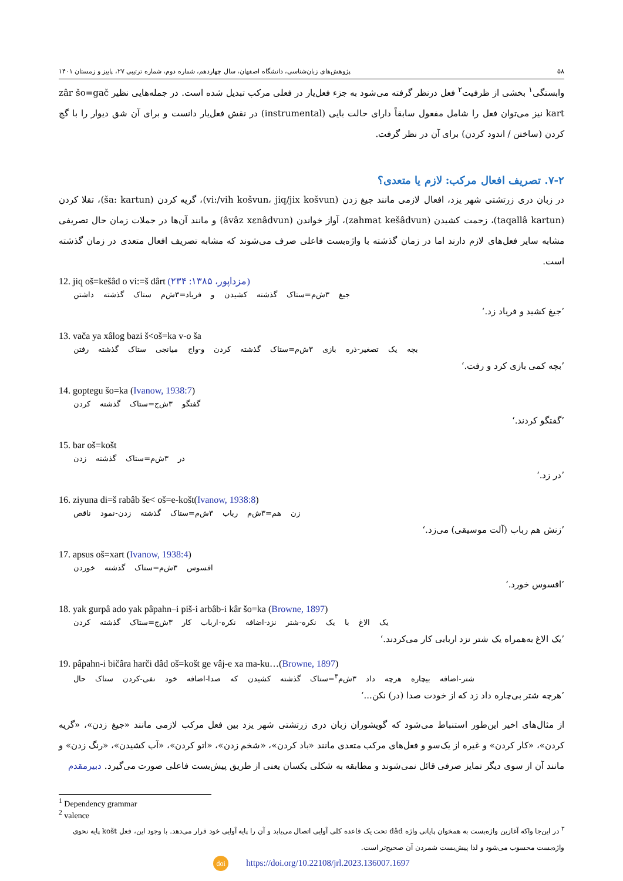۵۸ پژوهش‌های زبان‌شناسی، دانشگاه اصفهان، سال چهاردهم، شماره دوم، شماره ترتیبی ۲۷، پاییز و زمستان ۱۴۰۱
وابستگی<sup>۱</sup> بخشی از ظرفیت<sup>۲</sup> فعل درنظر گرفته می‌شود به جزء فعل‌یار در فعلی مرکب تبدیل شده است. در جمله‌هایی نظیر zâr šo=gač kart نیز می‌توان فعل را شامل مفعول سابقاً دارای حالت بایی (instrumental) در نقش فعل‌یار دانست و برای آن شق دیوار را با گچ کردن (ساختن / اندود کردن) برای آن در نظر گرفت.
۷-۲. تصریف افعال مرکب: لازم یا متعدی؟
در زبان دری زرتشتی شهر یزد، افعال لازمی مانند جیغ زدن (vi:/vih košvun، jiq/jix košvun)، گریه کردن (ša: kartun)، تقلا کردن (taqallâ kartun)، زحمت کشیدن (zahmat kešâdvun)، آواز خواندن (âvâz xɛnâdvun) و مانند آن‌ها در جملات زمان حال تصریفی مشابه سایر فعل‌های لازم دارند اما در زمان گذشته با واژه‌بست فاعلی صرف می‌شوند که مشابه تصریف افعال متعدی در زمان گذشته است.
12. jiq oš=kešâd o vi:=š dârt (مزداپور، ۱۳۸۵: ۲۳۴)
جیغ ۳ش‌م=ستاک گذشته کشیدن و فریاد=۳ش‌م ستاک گذشته داشتن
’جیغ کشید و فریاد زد.‘
13. vača ya xâlog bazi š<oš=ka v-o ša
بچه یک تصغیر-ذره بازی ۳ش‌م=ستاک گذشته کردن و-واج میانجی ستاک گذشته رفتن
’بچه کمی بازی کرد و رفت.‘
14. goptegu šo=ka (Ivanow, 1938:7)
گفتگو ۳ش‌ج=ستاک گذشته کردن
’گفتگو کردند.‘
15. bar oš=košt
در ۳ش‌م=ستاک گذشته زدن
’در زد.‘
16. ziyuna di=š rabâb še< oš=e-košt(Ivanow, 1938:8)
زن هم=۳ش‌م رباب ۳ش‌م=ستاک گذشته زدن-نمود ناقص
’زنش هم رباب (آلت موسیقی) می‌زد.‘
17. apsus oš=xart (Ivanow, 1938:4)
افسوس ۳ش‌م=ستاک گذشته خوردن
’افسوس خورد.‘
18. yak gurpâ ado yak pâpahn–i piš-i arbâb-i kâr šo=ka (Browne, 1897)
یک الاغ با یک نکره-شتر نزد-اضافه نکره-ارباب کار ۳ش‌ج=ستاک گذشته کردن
’یک الاغ به‌همراه یک شتر نزد اربابی کار می‌کردند.‘
19. pâpahn-i bičâra harči dâd oš=košt ge vâj-e xa ma-ku…(Browne, 1897)
شتر-اضافه بیچاره هرچه داد ۳ش‌م<sup>۳</sup>=ستاک گذشته کشیدن که صدا-اضافه خود نفی-کردن ستاک حال
’هرچه شتر بی‌چاره داد زد که از خودت صدا (در) نکن...‘
از مثال‌های اخیر این‌طور استنباط می‌شود که گویشوران زبان دری زرتشتی شهر یزد بین فعل مرکب لازمی مانند «جیغ زدن»، «گریه کردن»، «کار کردن» و غیره از یک‌سو و فعل‌های مرکب متعدی مانند «باد کردن»، «شخم زدن»، «اتو کردن»، «آب کشیدن»، «رنگ زدن» و مانند آن از سوی دیگر تمایز صرفی قائل نمی‌شوند و مطابقه به شکلی یکسان یعنی از طریق پیش‌بست فاعلی صورت می‌گیرد. دبیرمقدم
<sup>1</sup> Dependency grammar
<sup>2</sup> valence
<sup>۳</sup> در این‌جا واکه آغازین واژه‌بست به همخوان پایانی واژه dâd تحت یک قاعده کلی آوایی اتصال می‌یابد و آن را پایه آوایی خود قرار می‌دهد. با وجود این، فعل košt پایه نحوی واژه‌بست محسوب می‌شود و لذا پیش‌بست شمردن آن صحیح‌تر است.
doi https://doi.org/10.22108/jrl.2023.136007.1697